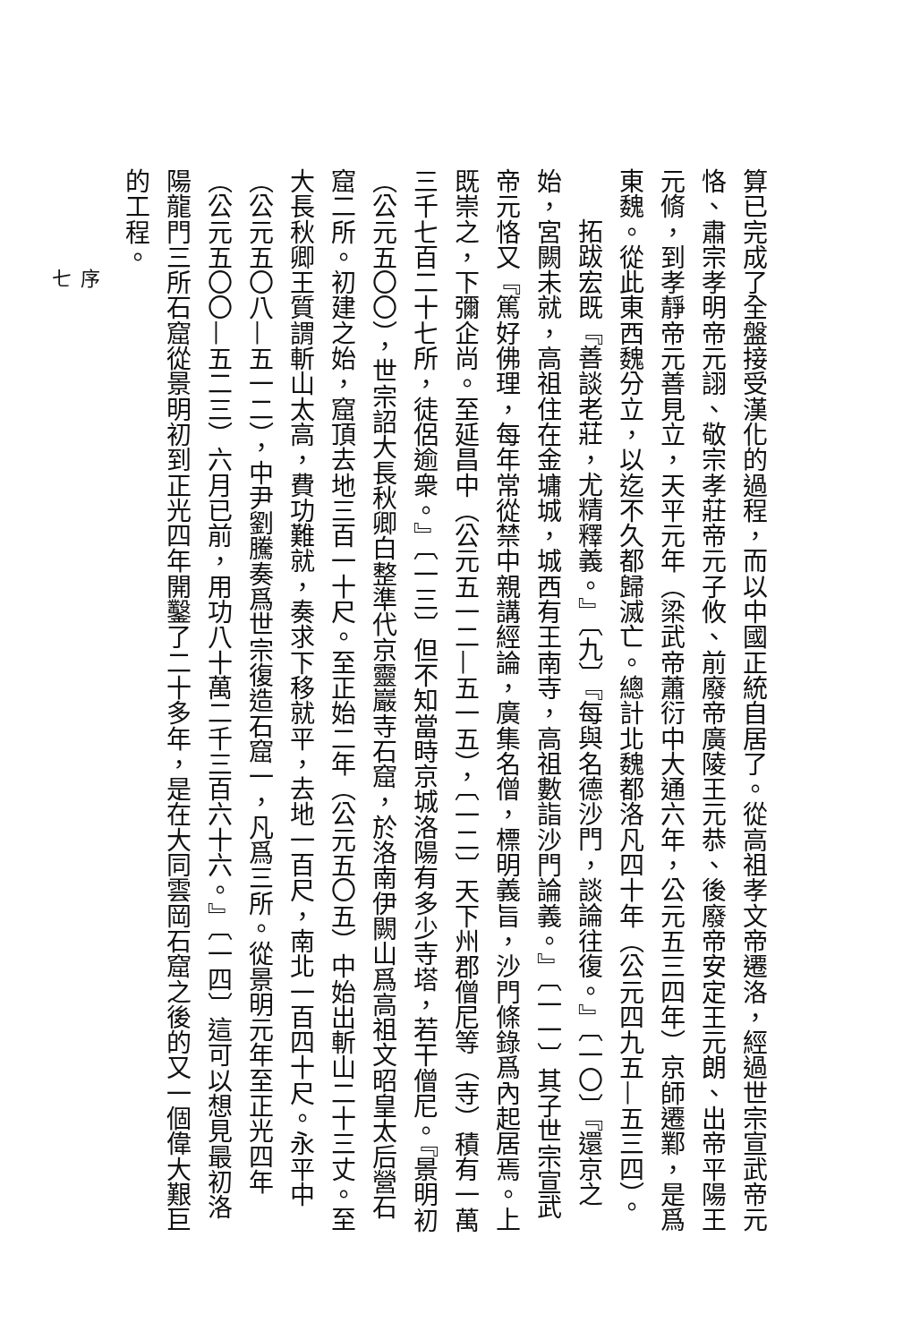算已完成了全盤接受漢化的過程，而以中國正統自居了。從高祖孝文帝遷洛，經過世宗宣武帝元恪、肅宗孝明帝元詡、敬宗孝莊帝元子攸、前廢帝廣陵王元恭、後廢帝安定王元朗、出帝平陽王元脩，到孝靜帝元善見立，天平元年（梁武帝蕭衍中大通六年，公元五三四年）京師遷鄴，是爲東魏。從此東西魏分立，以迄不久都歸滅亡。總計北魏都洛凡四十年（公元四九五—五三四）。
拓跋宏既『善談老莊，尤精釋義。』〔九〕『每與名德沙門，談論往復。』〔一〇〕『還京之始，宮闕未就，高祖住在金墉城，城西有王南寺，高祖數詣沙門論義。』〔一一〕其子世宗宣武帝元恪又『篤好佛理，每年常從禁中親講經論，廣集名僧，標明義旨，沙門條錄爲內起居焉。上既崇之，下彌企尚。至延昌中（公元五一二—五一五），〔一二〕天下州郡僧尼等（寺）積有一萬三千七百二十七所，徒侶逾衆。』〔一三〕但不知當時京城洛陽有多少寺塔，若干僧尼。『景明初（公元五〇〇），世宗詔大長秋卿白整準代京靈巖寺石窟，於洛南伊闕山爲高祖文昭皇太后營石窟二所。初建之始，窟頂去地三百一十尺。至正始二年（公元五〇五）中始出斬山二十三丈。至大長秋卿王質謂斬山太高，費功難就，奏求下移就平，去地一百尺，南北一百四十尺。永平中（公元五〇八—五一二），中尹劉騰奏爲世宗復造石窟一，凡爲三所。從景明元年至正光四年（公元五〇〇—五二三）六月已前，用功八十萬二千三百六十六。』〔一四〕這可以想見最初洛陽龍門三所石窟從景明初到正光四年開鑿了二十多年，是在大同雲岡石窟之後的又一個偉大艱巨的工程。
序
七